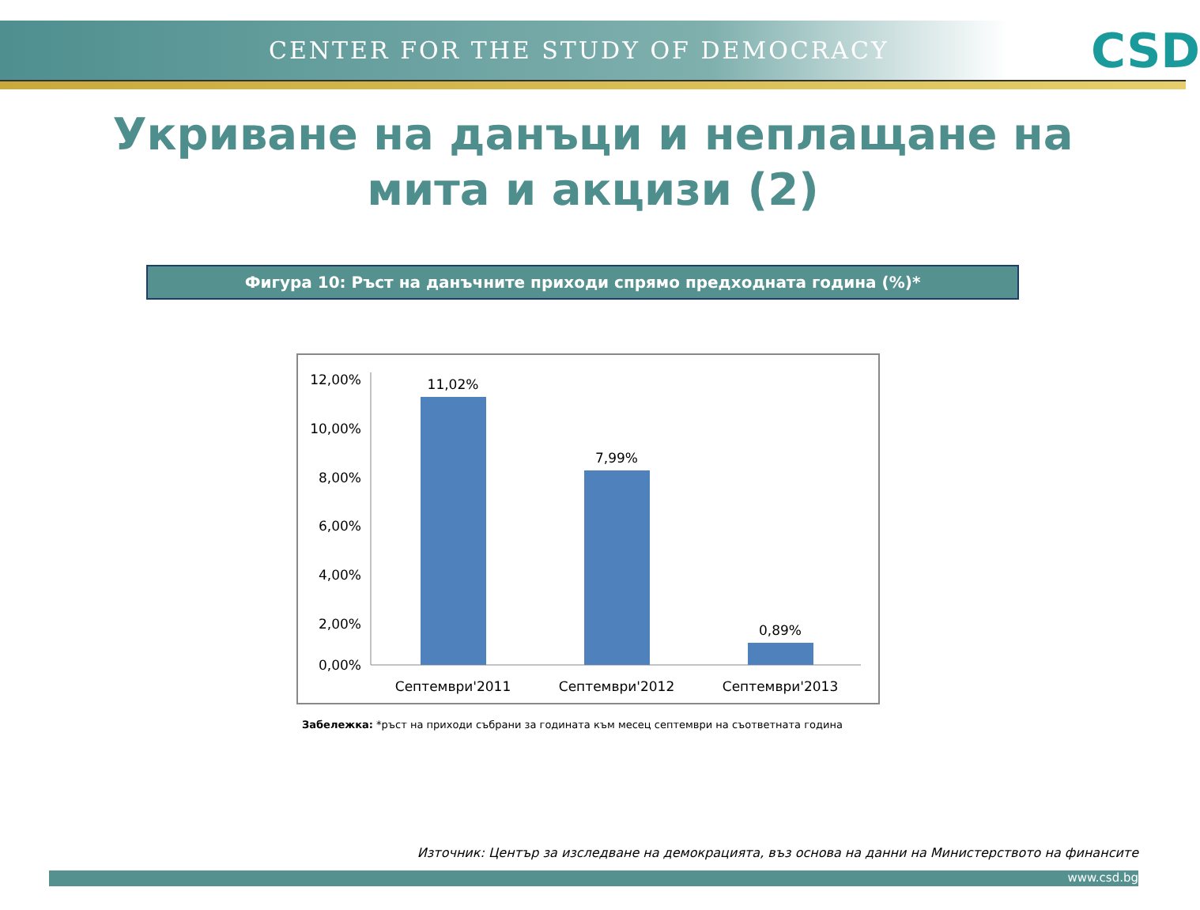CENTER FOR THE STUDY OF DEMOCRACY
CSD
Укриване на данъци и неплащане на мита и акцизи (2)
Фигура 10: Ръст на данъчните приходи спрямо предходната година (%)*
12,00%
10,00%
8,00%
6,00%
4,00%
2,00%
0,00%
11,02%
7,99%
0,89%
Септември'2011
Септември'2012
Септември'2013
Забележка: *ръст на приходи събрани за годината към месец септември на съответната година
Източник: Център за изследване на демокрацията, въз основа на данни на Министерството на финансите
www.csd.bg